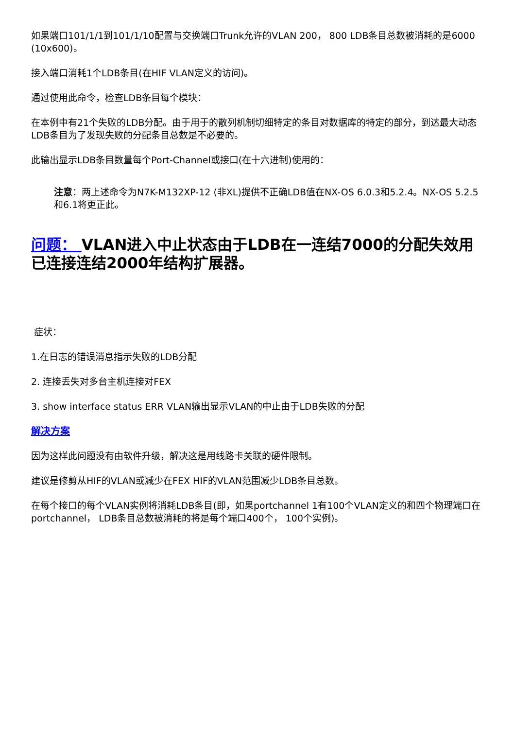如果端口101/1/1到101/1/10配置与交换端口Trunk允许的VLAN 200， 800 LDB条目总数被消耗的是6000 (10x600)。
接入端口消耗1个LDB条目(在HIF VLAN定义的访问)。
通过使用此命令，检查LDB条目每个模块：
在本例中有21个失败的LDB分配。由于用于的散列机制切细特定的条目对数据库的特定的部分，到达最大动态LDB条目为了发现失败的分配条目总数是不必要的。
此输出显示LDB条目数量每个Port-Channel或接口(在十六进制)使用的：
注意：两上述命令为N7K-M132XP-12 (非XL)提供不正确LDB值在NX-OS 6.0.3和5.2.4。NX-OS 5.2.5和6.1将更正此。
问题： VLAN进入中止状态由于LDB在一连结7000的分配失效用已连接连结2000年结构扩展器。
症状：
1.在日志的错误消息指示失败的LDB分配
2. 连接丢失对多台主机连接对FEX
3. show interface status ERR VLAN输出显示VLAN的中止由于LDB失败的分配
解决方案
因为这样此问题没有由软件升级，解决这是用线路卡关联的硬件限制。
建议是修剪从HIF的VLAN或减少在FEX HIF的VLAN范围减少LDB条目总数。
在每个接口的每个VLAN实例将消耗LDB条目(即，如果portchannel 1有100个VLAN定义的和四个物理端口在portchannel， LDB条目总数被消耗的将是每个端口400个， 100个实例)。